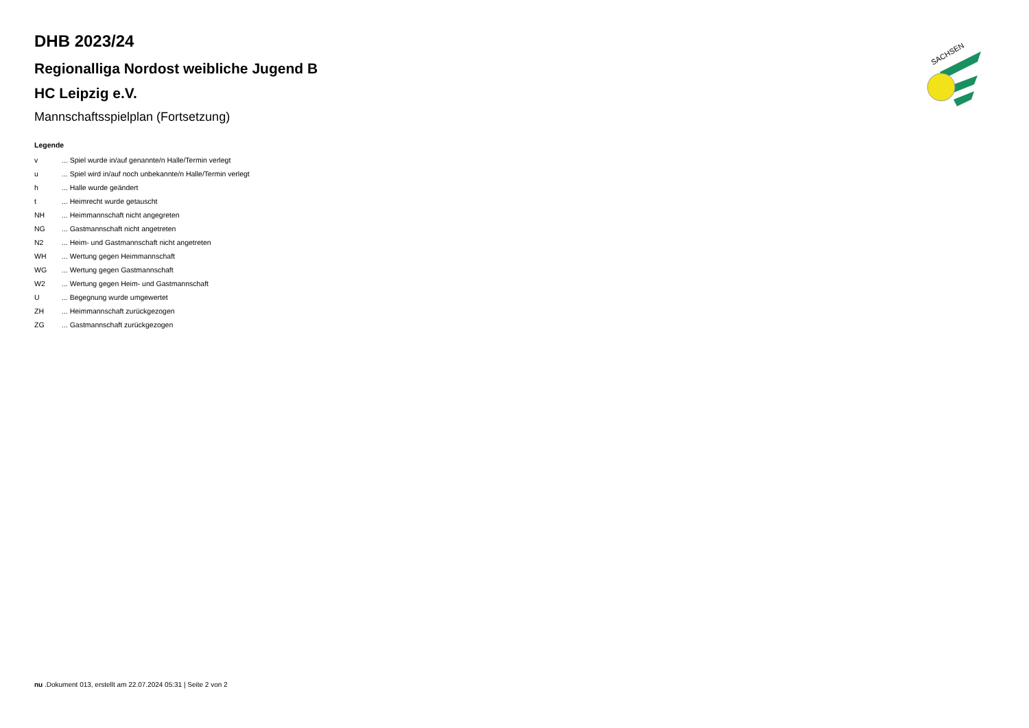SACHSEN
DHB 2023/24
Regionalliga Nordost weibliche Jugend B
HC Leipzig e.V.
Mannschaftsspielplan (Fortsetzung)
Legende
| v | ... Spiel wurde in/auf genannte/n Halle/Termin verlegt |
| u | ... Spiel wird in/auf noch unbekannte/n Halle/Termin verlegt |
| h | ... Halle wurde geändert |
| t | ... Heimrecht wurde getauscht |
| NH | ... Heimmannschaft nicht angegreten |
| NG | ... Gastmannschaft nicht angetreten |
| N2 | ... Heim- und Gastmannschaft nicht angetreten |
| WH | ... Wertung gegen Heimmannschaft |
| WG | ... Wertung gegen Gastmannschaft |
| W2 | ... Wertung gegen Heim- und Gastmannschaft |
| U | ... Begegnung wurde umgewertet |
| ZH | ... Heimmannschaft zurückgezogen |
| ZG | ... Gastmannschaft zurückgezogen |
nu .Dokument 013, erstellt am 22.07.2024 05:31 | Seite 2 von 2